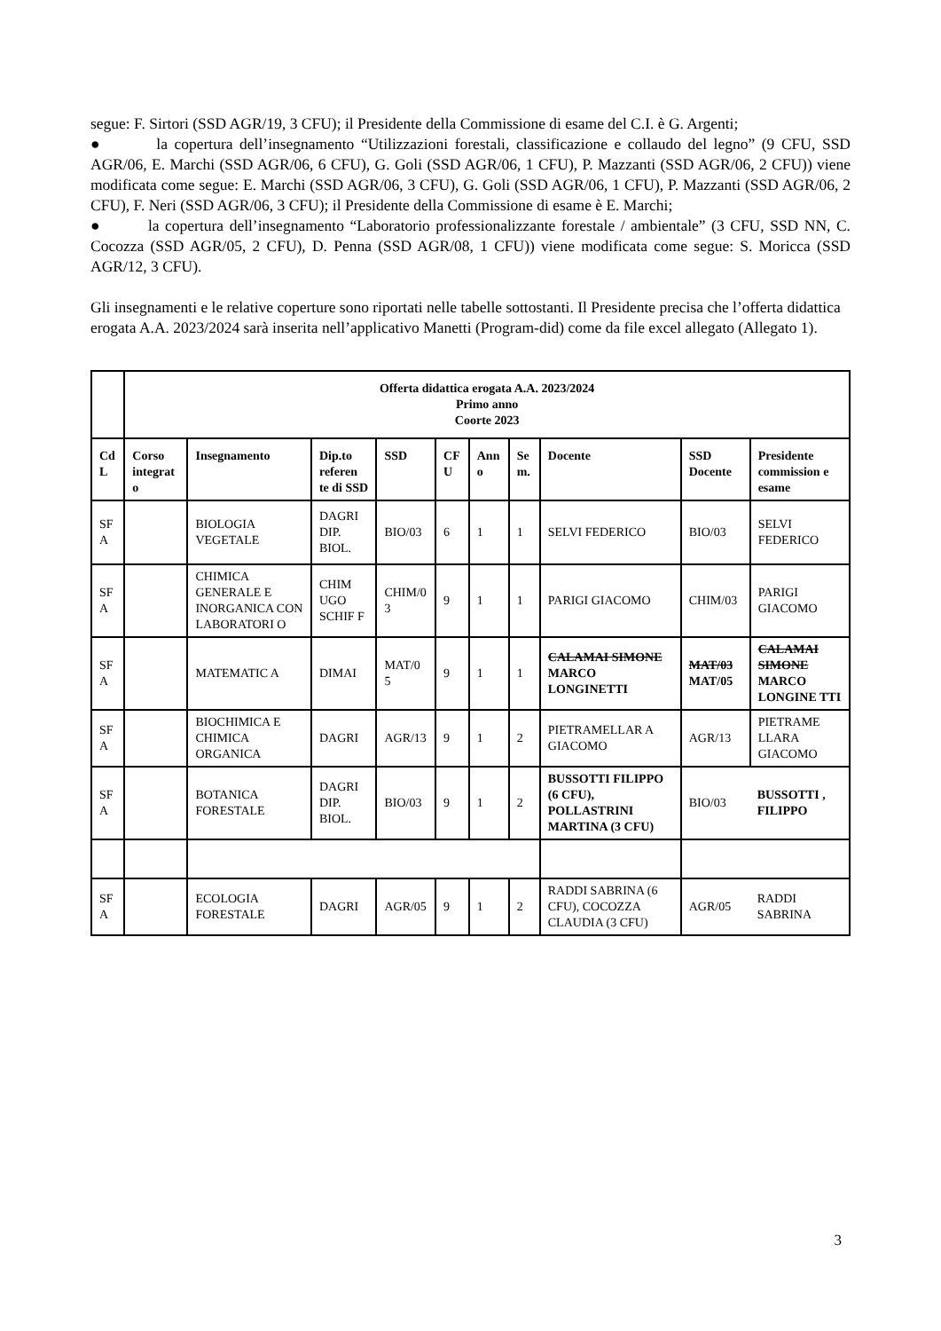segue: F. Sirtori (SSD AGR/19, 3 CFU); il Presidente della Commissione di esame del C.I. è G. Argenti;
● la copertura dell’insegnamento “Utilizzazioni forestali, classificazione e collaudo del legno” (9 CFU, SSD AGR/06, E. Marchi (SSD AGR/06, 6 CFU), G. Goli (SSD AGR/06, 1 CFU), P. Mazzanti (SSD AGR/06, 2 CFU)) viene modificata come segue: E. Marchi (SSD AGR/06, 3 CFU), G. Goli (SSD AGR/06, 1 CFU), P. Mazzanti (SSD AGR/06, 2 CFU), F. Neri (SSD AGR/06, 3 CFU); il Presidente della Commissione di esame è E. Marchi;
● la copertura dell’insegnamento “Laboratorio professionalizzante forestale / ambientale” (3 CFU, SSD NN, C. Cocozza (SSD AGR/05, 2 CFU), D. Penna (SSD AGR/08, 1 CFU)) viene modificata come segue: S. Moricca (SSD AGR/12, 3 CFU).
Gli insegnamenti e le relative coperture sono riportati nelle tabelle sottostanti. Il Presidente precisa che l’offerta didattica erogata A.A. 2023/2024 sarà inserita nell’applicativo Manetti (Program-did) come da file excel allegato (Allegato 1).
| | Offerta didattica erogata A.A. 2023/2024 Primo anno Coorte 2023 | | | | | | | | | |
| Cd L | Corso integrat o | Insegnamento | Dip.to referen te di SSD | SSD | CF U | Ann o | Se m. | Docente | SSD Docente | Presidente commission e esame |
| SF A | | BIOLOGIA VEGETALE | DAGRI DIP. BIOL. | BIO/03 | 6 | 1 | 1 | SELVI FEDERICO | BIO/03 | SELVI FEDERICO |
| SF A | | CHIMICA GENERALE E INORGANICA CON LABORATORI O | CHIM UGO SCHIF F | CHIM/0 3 | 9 | 1 | 1 | PARIGI GIACOMO | CHIM/03 | PARIGI GIACOMO |
| SF A | | MATEMATIC A | DIMAI | MAT/0 5 | 9 | 1 | 1 | CALAMAI SIMONE MARCO LONGINETTI | MAT/03 MAT/05 | CALAMAI SIMONE MARCO LONGINE TTI |
| SF A | | BIOCHIMICA E CHIMICA ORGANICA | DAGRI | AGR/13 | 9 | 1 | 2 | PIETRAMELLAR A GIACOMO | AGR/13 | PIETRAME LLARA GIACOMO |
| SF A | | BOTANICA FORESTALE | DAGRI DIP. BIOL. | BIO/03 | 9 | 1 | 2 | BUSSOTTI FILIPPO (6 CFU), POLLASTRINI MARTINA (3 CFU) | BIO/03 | BUSSOTTI , FILIPPO |
| SF A | | ECOLOGIA FORESTALE | DAGRI | AGR/05 | 9 | 1 | 2 | RADDI SABRINA (6 CFU), COCOZZA CLAUDIA (3 CFU) | AGR/05 | RADDI SABRINA |
3